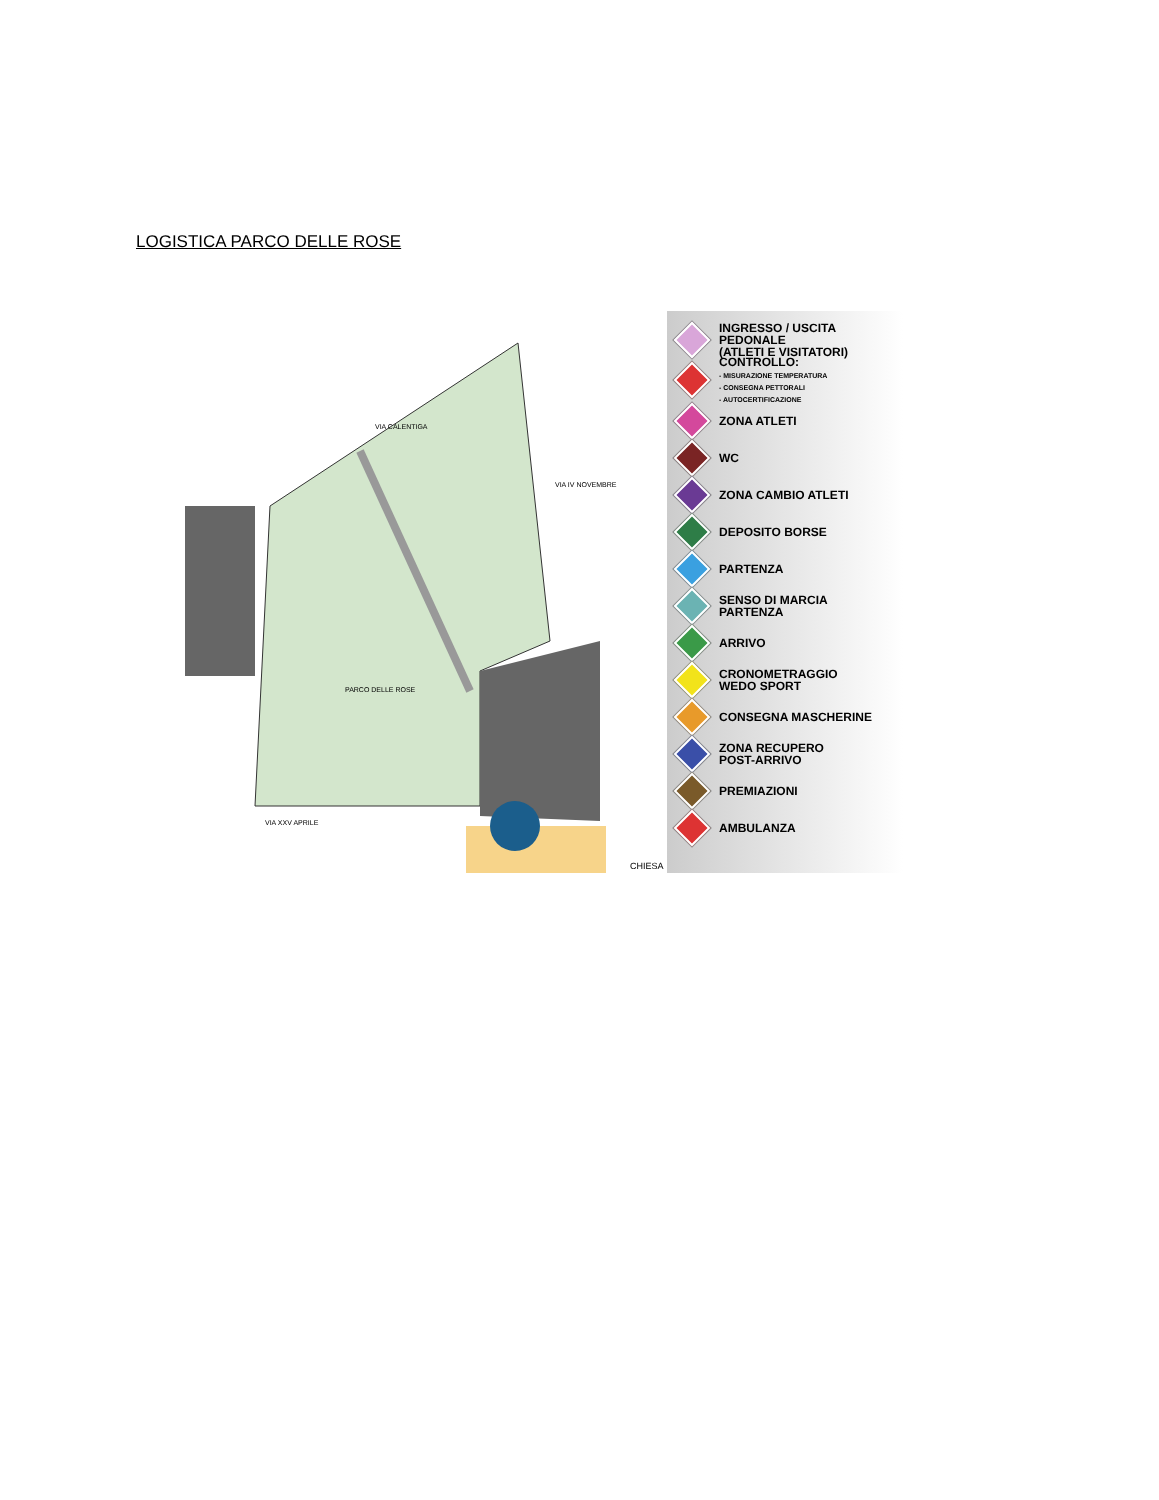LOGISTICA PARCO DELLE ROSE
VIA CALENTIGA
PARCO DELLE ROSE
VIA XXV APRILE
VIA IV NOVEMBRE
CHIESA
INGRESSO / USCITA PEDONALE
(ATLETI E VISITATORI)
CONTROLLO:
- MISURAZIONE TEMPERATURA
- CONSEGNA PETTORALI
- AUTOCERTIFICAZIONE
ZONA ATLETI
WC
ZONA CAMBIO ATLETI
DEPOSITO BORSE
PARTENZA
SENSO DI MARCIA
PARTENZA
ARRIVO
CRONOMETRAGGIO
WEDO SPORT
CONSEGNA MASCHERINE
ZONA RECUPERO
POST-ARRIVO
PREMIAZIONI
AMBULANZA